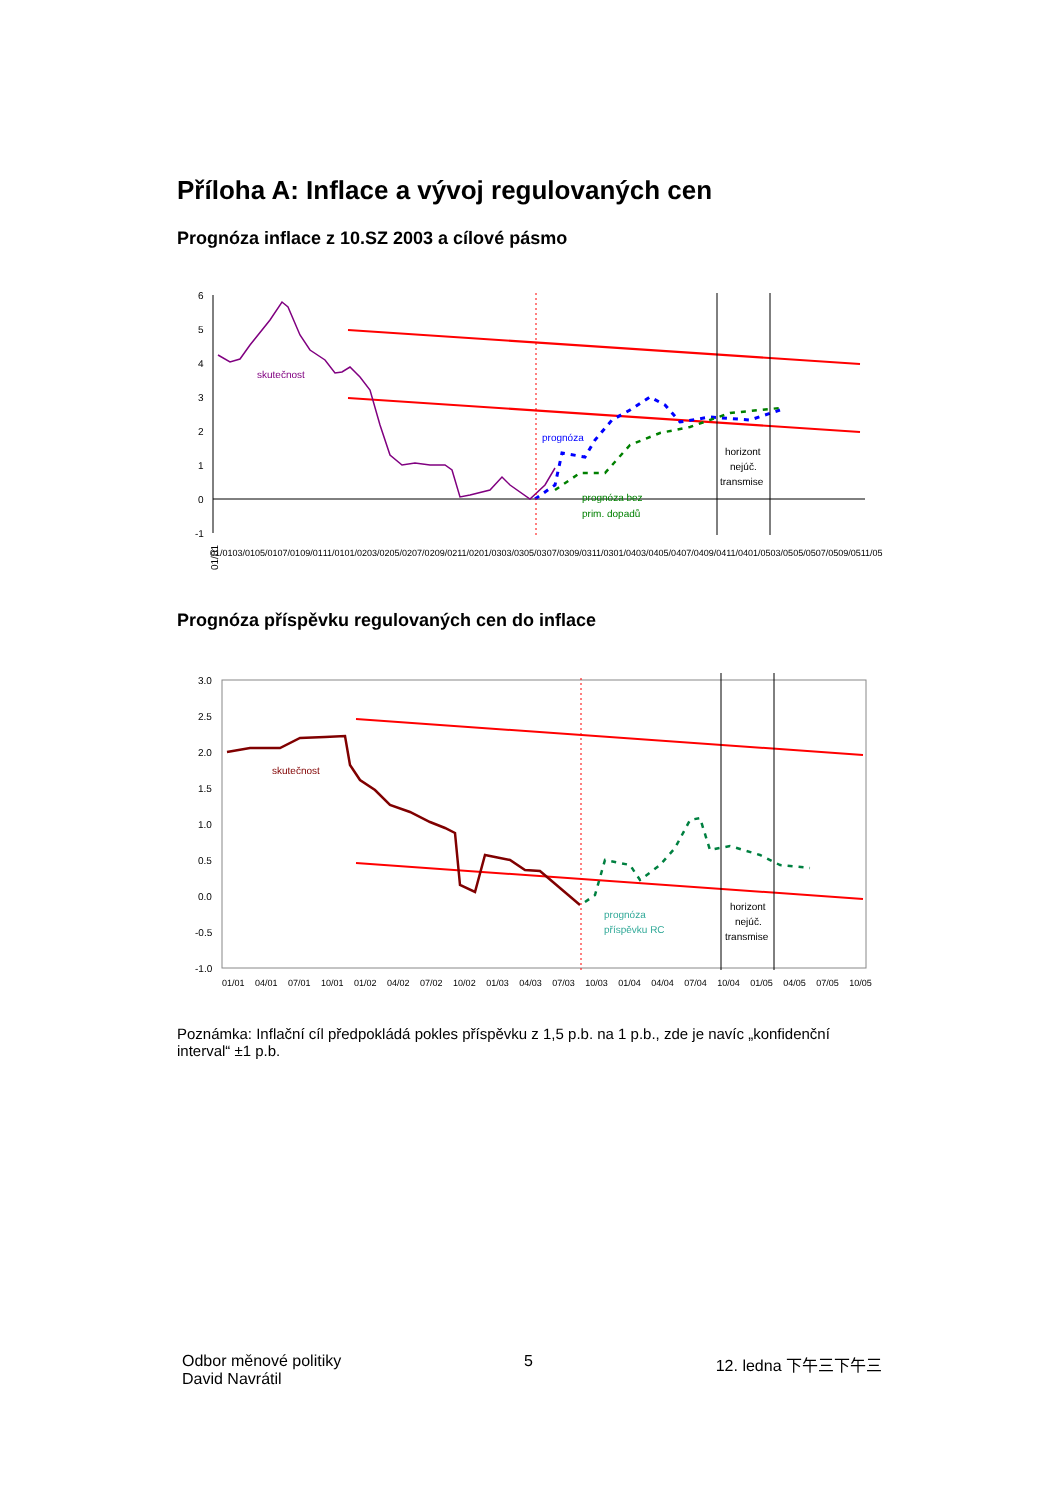Příloha A: Inflace a vývoj regulovaných cen
Prognóza inflace z 10.SZ 2003 a cílové pásmo
6
5
4
3
2
1
0
-1
skutečnost
prognóza
prognóza bez
prim. dopadů
horizont
nejúč.
transmise
01/01
01/01 03/01 05/01 07/01 09/01 11/01 01/02 03/02 05/02 07/02 09/02 11/02 01/03 03/03 05/03 07/03 09/03 11/03 01/04 03/04 05/04 07/04 09/04 11/04 01/05 03/05 05/05 07/05 09/05 11/05
Prognóza příspěvku regulovaných cen do inflace
3.0
2.5
2.0
1.5
1.0
0.5
0.0
-0.5
-1.0
skutečnost
prognóza
příspěvku RC
horizont
nejúč.
transmise
01/01 04/01 07/01 10/01 01/02 04/02 07/02 10/02 01/03 04/03 07/03 10/03 01/04 04/04 07/04 10/04 01/05 04/05 07/05 10/05
Poznámka: Inflační cíl předpokládá pokles příspěvku z 1,5 p.b. na 1 p.b., zde je navíc „konfidenční interval“ ±1 p.b.
Odbor měnové politiky
David Navrátil
5 12. ledna 下午三下午三